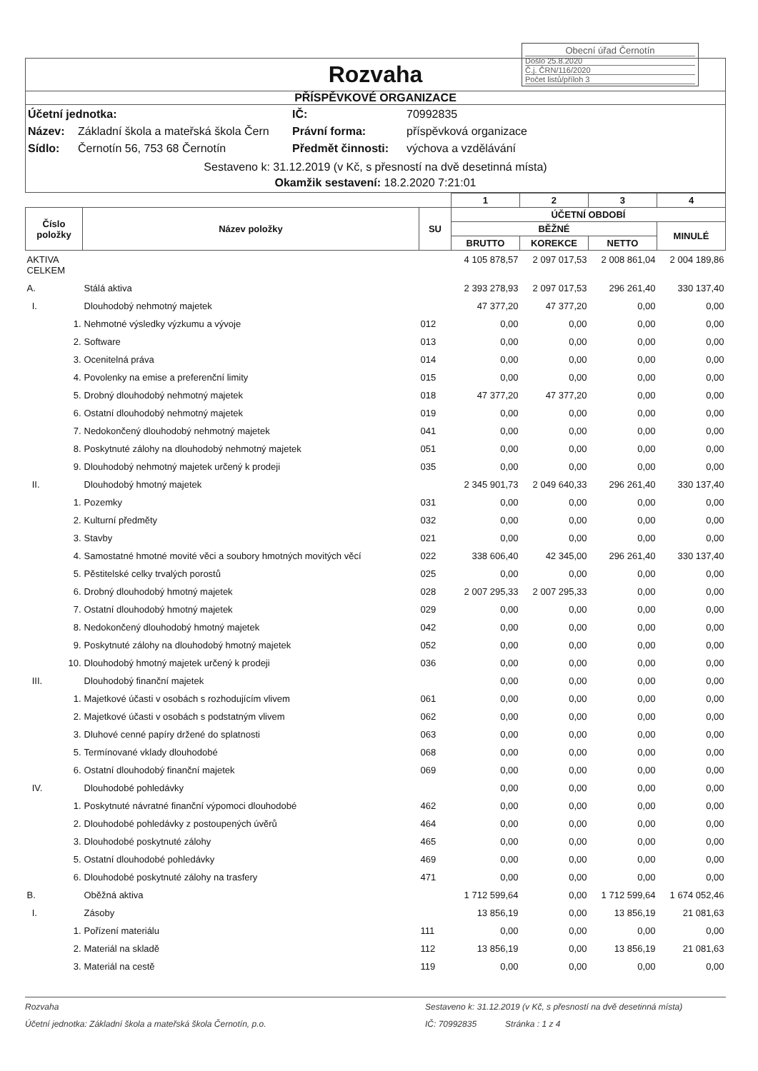Obecní úřad Černotín
Došlo 25.8.2020
Č.j. ČRN/116/2020
Počet listů/příloh 3
Rozvaha
PŘÍSPĚVKOVÉ ORGANIZACE
Účetní jednotka: IČ: 70992835 Název: Základní škola a mateřská škola Čern Právní forma: příspěvková organizace Sídlo: Černotín 56, 753 68 Černotín Předmět činnosti: výchova a vzdělávání
Sestaveno k: 31.12.2019 (v Kč, s přesností na dvě desetinná místa)
Okamžik sestavení: 18.2.2020 7:21:01
| | | | 1 | 2 | 3 | 4 |
| --- | --- | --- | --- | --- | --- | --- |
| Číslo položky | Název položky | SU | ÚČETNÍ OBDOBÍ | | | |
| | | | BĚŽNÉ | | | MINULÉ |
| | | | BRUTTO | KOREKCE | NETTO | |
| AKTIVA CELKEM | | | 4 105 878,57 | 2 097 017,53 | 2 008 861,04 | 2 004 189,86 |
| A. | Stálá aktiva | | 2 393 278,93 | 2 097 017,53 | 296 261,40 | 330 137,40 |
| I. | Dlouhodobý nehmotný majetek | | 47 377,20 | 47 377,20 | 0,00 | 0,00 |
| 1. | Nehmotné výsledky výzkumu a vývoje | 012 | 0,00 | 0,00 | 0,00 | 0,00 |
| 2. | Software | 013 | 0,00 | 0,00 | 0,00 | 0,00 |
| 3. | Ocenitelná práva | 014 | 0,00 | 0,00 | 0,00 | 0,00 |
| 4. | Povolenky na emise a preferenční limity | 015 | 0,00 | 0,00 | 0,00 | 0,00 |
| 5. | Drobný dlouhodobý nehmotný majetek | 018 | 47 377,20 | 47 377,20 | 0,00 | 0,00 |
| 6. | Ostatní dlouhodobý nehmotný majetek | 019 | 0,00 | 0,00 | 0,00 | 0,00 |
| 7. | Nedokončený dlouhodobý nehmotný majetek | 041 | 0,00 | 0,00 | 0,00 | 0,00 |
| 8. | Poskytnuté zálohy na dlouhodobý nehmotný majetek | 051 | 0,00 | 0,00 | 0,00 | 0,00 |
| 9. | Dlouhodobý nehmotný majetek určený k prodeji | 035 | 0,00 | 0,00 | 0,00 | 0,00 |
| II. | Dlouhodobý hmotný majetek | | 2 345 901,73 | 2 049 640,33 | 296 261,40 | 330 137,40 |
| 1. | Pozemky | 031 | 0,00 | 0,00 | 0,00 | 0,00 |
| 2. | Kulturní předměty | 032 | 0,00 | 0,00 | 0,00 | 0,00 |
| 3. | Stavby | 021 | 0,00 | 0,00 | 0,00 | 0,00 |
| 4. | Samostatné hmotné movité věci a soubory hmotných movitých věcí | 022 | 338 606,40 | 42 345,00 | 296 261,40 | 330 137,40 |
| 5. | Pěstitelské celky trvalých porostů | 025 | 0,00 | 0,00 | 0,00 | 0,00 |
| 6. | Drobný dlouhodobý hmotný majetek | 028 | 2 007 295,33 | 2 007 295,33 | 0,00 | 0,00 |
| 7. | Ostatní dlouhodobý hmotný majetek | 029 | 0,00 | 0,00 | 0,00 | 0,00 |
| 8. | Nedokončený dlouhodobý hmotný majetek | 042 | 0,00 | 0,00 | 0,00 | 0,00 |
| 9. | Poskytnuté zálohy na dlouhodobý hmotný majetek | 052 | 0,00 | 0,00 | 0,00 | 0,00 |
| 10. | Dlouhodobý hmotný majetek určený k prodeji | 036 | 0,00 | 0,00 | 0,00 | 0,00 |
| III. | Dlouhodobý finanční majetek | | 0,00 | 0,00 | 0,00 | 0,00 |
| 1. | Majetkové účasti v osobách s rozhodujícím vlivem | 061 | 0,00 | 0,00 | 0,00 | 0,00 |
| 2. | Majetkové účasti v osobách s podstatným vlivem | 062 | 0,00 | 0,00 | 0,00 | 0,00 |
| 3. | Dluhové cenné papíry držené do splatnosti | 063 | 0,00 | 0,00 | 0,00 | 0,00 |
| 5. | Termínované vklady dlouhodobé | 068 | 0,00 | 0,00 | 0,00 | 0,00 |
| 6. | Ostatní dlouhodobý finanční majetek | 069 | 0,00 | 0,00 | 0,00 | 0,00 |
| IV. | Dlouhodobé pohledávky | | 0,00 | 0,00 | 0,00 | 0,00 |
| 1. | Poskytnuté návratné finanční výpomoci dlouhodobé | 462 | 0,00 | 0,00 | 0,00 | 0,00 |
| 2. | Dlouhodobé pohledávky z postoupených úvěrů | 464 | 0,00 | 0,00 | 0,00 | 0,00 |
| 3. | Dlouhodobé poskytnuté zálohy | 465 | 0,00 | 0,00 | 0,00 | 0,00 |
| 5. | Ostatní dlouhodobé pohledávky | 469 | 0,00 | 0,00 | 0,00 | 0,00 |
| 6. | Dlouhodobé poskytnuté zálohy na trasfery | 471 | 0,00 | 0,00 | 0,00 | 0,00 |
| B. | Oběžná aktiva | | 1 712 599,64 | 0,00 | 1 712 599,64 | 1 674 052,46 |
| I. | Zásoby | | 13 856,19 | 0,00 | 13 856,19 | 21 081,63 |
| 1. | Pořízení materiálu | 111 | 0,00 | 0,00 | 0,00 | 0,00 |
| 2. | Materiál na skladě | 112 | 13 856,19 | 0,00 | 13 856,19 | 21 081,63 |
| 3. | Materiál na cestě | 119 | 0,00 | 0,00 | 0,00 | 0,00 |
Rozvaha Sestaveno k: 31.12.2019 (v Kč, s přesností na dvě desetinná místa) Účetní jednotka: Základní škola a mateřská škola Černotín, p.o. IČ: 70992835 Stránka : 1 z 4